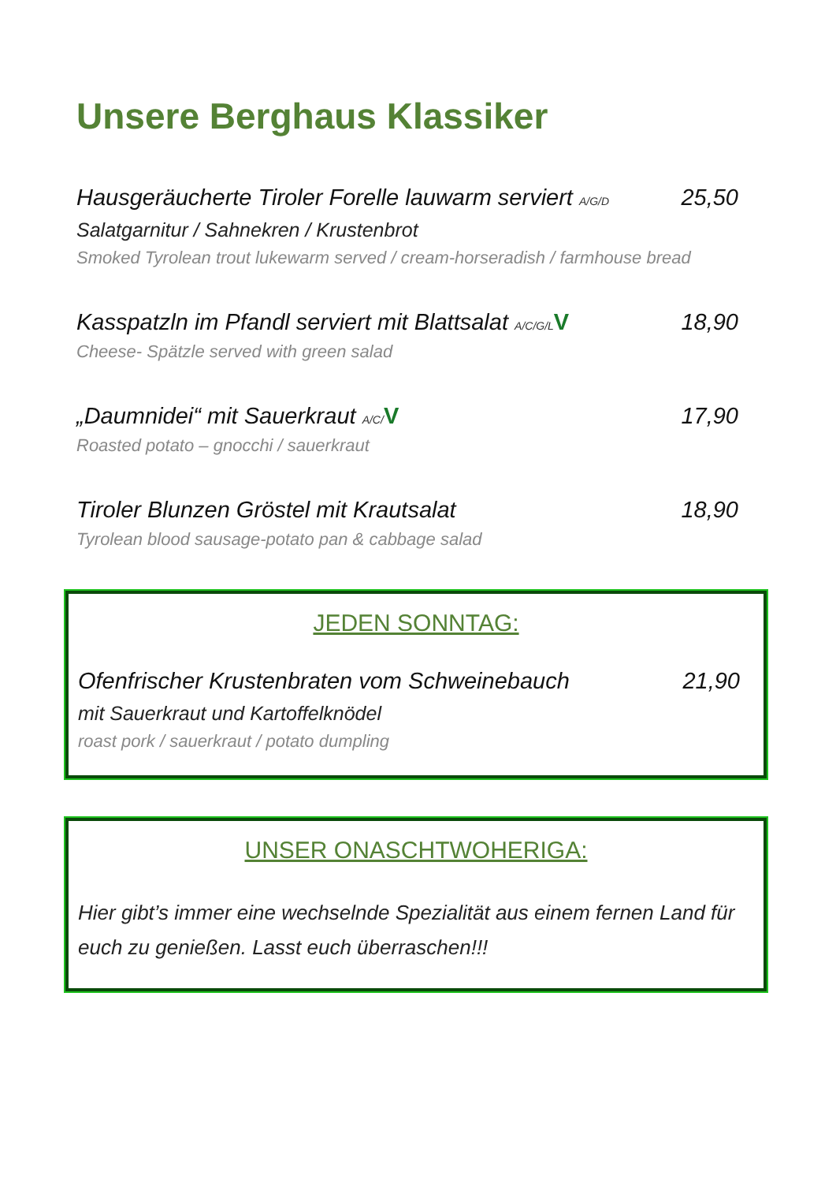Unsere Berghaus Klassiker
Hausgeräucherte Tiroler Forelle lauwarm serviert A/G/D 25,50
Salatgarnitur / Sahnekren / Krustenbrot
Smoked Tyrolean trout lukewarm served / cream-horseradish / farmhouse bread
Kasspatzln im Pfandl serviert mit Blattsalat A/C/G/L V 18,90
Cheese- Spätzle served with green salad
„Daumnidei“ mit Sauerkraut A/C/V 17,90
Roasted potato – gnocchi / sauerkraut
Tiroler Blunzen Gröstel mit Krautsalat 18,90
Tyrolean blood sausage-potato pan & cabbage salad
JEDEN SONNTAG:
Ofenfrischer Krustenbraten vom Schweinebauch 21,90
mit Sauerkraut und Kartoffelknödel
roast pork / sauerkraut / potato dumpling
UNSER ONASCHTWOHERIGA:
Hier gibt’s immer eine wechselnde Spezialität aus einem fernen Land für euch zu genießen. Lasst euch überraschen!!!